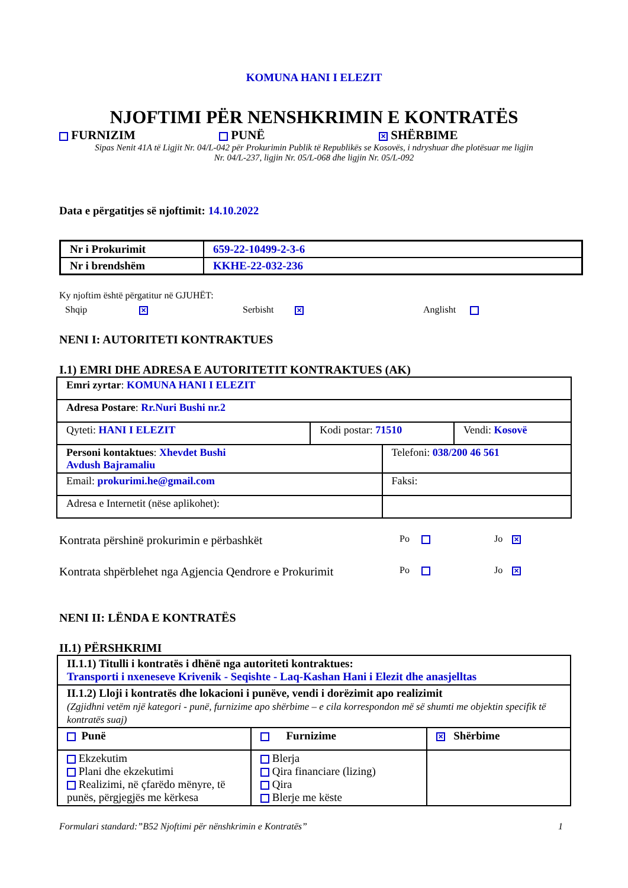KOMUNA HANI I ELEZIT
NJOFTIMI PËR NENSHKRIMIN E KONTRATËS
FURNIZIM PUNË ✕ SHËRBIME
Sipas Nenit 41A të Ligjit Nr. 04/L-042 për Prokurimin Publik të Republikës se Kosovës, i ndryshuar dhe plotësuar me ligjin Nr. 04/L-237, ligjin Nr. 05/L-068 dhe ligjin Nr. 05/L-092
Data e përgatitjes së njoftimit: 14.10.2022
| Nr i Prokurimit | 659-22-10499-2-3-6 |
| Nr i brendshëm | KKHE-22-032-236 |
Ky njoftim është përgatitur në GJUHËT:
Shqip ✕ Serbisht ✕ Anglisht
NENI I: AUTORITETI KONTRAKTUES
I.1) EMRI DHE ADRESA E AUTORITETIT KONTRAKTUES (AK)
| Emri zyrtar : KOMUNA HANI I ELEZIT | | | |
| Adresa Postare : Rr.Nuri Bushi nr.2 | | | |
| Qyteti: HANI I ELEZIT | Kodi postar: 71510 | | Vendi: Kosovë |
| Personi kontaktues : Xhevdet Bushi Avdush Bajramaliu | | Telefoni: 038/200 46 561 | |
| Email: prokurimi.he@gmail.com | | Faksi: | |
| Adresa e Internetit (nëse aplikohet): | | | |
Kontrata përshinë prokurimin e përbashkët Po Jo ✕
Kontrata shpërblehet nga Agjencia Qendrore e Prokurimit Po Jo ✕
NENI II: LËNDA E KONTRATËS
II.1) PËRSHKRIMI
| II.1.1) Titulli i kontratës i dhënë nga autoriteti kontraktues: Transporti i nxeneseve Krivenik - Seqishte - Laq-Kashan Hani i Elezit dhe anasjelltas | | |
| II.1.2) Lloji i kontratës dhe lokacioni i punëve, vendi i dorëzimit apo realizimit (Zgjidhni vetëm një kategori - punë, furnizime apo shërbime – e cila korrespondon më së shumti me objektin specifik të kontratës suaj) | | |
| Punë | Furnizime | ✕ Shërbime |
| Ekzekutim Plani dhe ekzekutimi Realizimi, në çfarëdo mënyre, të punës, përgjegjës me kërkesa | Blerja Qira financiare (lizing) Qira Blerje me këste | |
Formulari standard:”B52 Njoftimi për nënshkrimin e Kontratës” 1